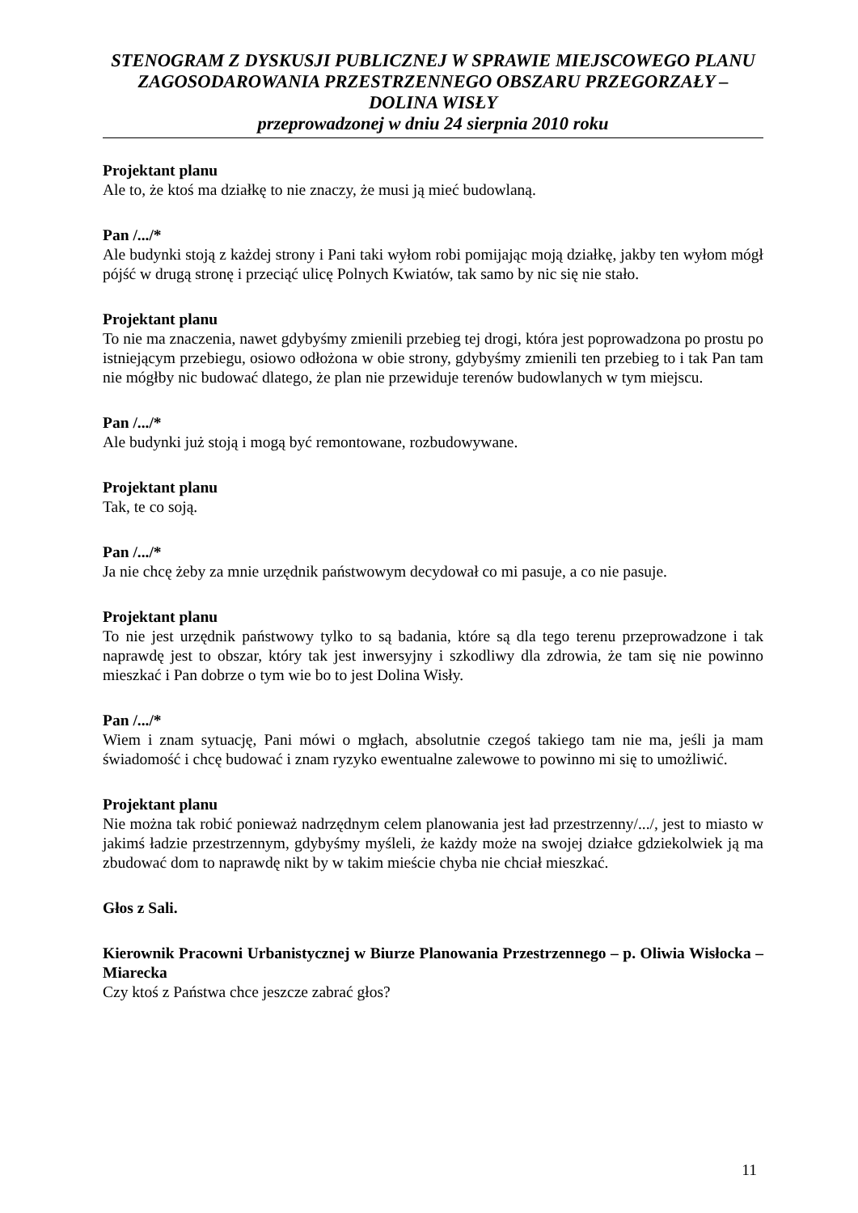STENOGRAM Z DYSKUSJI PUBLICZNEJ W SPRAWIE MIEJSCOWEGO PLANU ZAGOSODAROWANIA PRZESTRZENNEGO OBSZARU PRZEGORZAŁY – DOLINA WISŁY
przeprowadzonej w dniu 24 sierpnia 2010 roku
Projektant planu
Ale to, że ktoś ma działkę to nie znaczy, że musi ją mieć budowlaną.
Pan /.../*
Ale budynki stoją z każdej strony i Pani taki wyłom robi pomijając moją działkę, jakby ten wyłom mógł pójść w drugą stronę i przeciąć ulicę Polnych Kwiatów, tak samo by nic się nie stało.
Projektant planu
To nie ma znaczenia, nawet gdybyśmy zmienili przebieg tej drogi, która jest poprowadzona po prostu po istniejącym przebiegu, osiowo odłożona w obie strony, gdybyśmy zmienili ten przebieg to i tak Pan tam nie mógłby nic budować dlatego, że plan nie przewiduje terenów budowlanych w tym miejscu.
Pan /.../*
Ale budynki już stoją i mogą być remontowane, rozbudowywane.
Projektant planu
Tak, te co soją.
Pan /.../*
Ja nie chcę żeby za mnie urzędnik państwowym decydował co mi pasuje, a co nie pasuje.
Projektant planu
To nie jest urzędnik państwowy tylko to są badania, które są dla tego terenu przeprowadzone i tak naprawdę jest to obszar, który tak jest inwersyjny i szkodliwy dla zdrowia, że tam się nie powinno mieszkać i Pan dobrze o tym wie bo to jest Dolina Wisły.
Pan /.../*
Wiem i znam sytuację, Pani mówi o mgłach, absolutnie czegoś takiego tam nie ma, jeśli ja mam świadomość i chcę budować i znam ryzyko ewentualne zalewowe to powinno mi się to umożliwić.
Projektant planu
Nie można tak robić ponieważ nadrzędnym celem planowania jest ład przestrzenny/.../, jest to miasto w jakimś ładzie przestrzennym, gdybyśmy myśleli, że każdy może na swojej działce gdziekolwiek ją ma zbudować dom to naprawdę nikt by w takim mieście chyba nie chciał mieszkać.
Głos z Sali.
Kierownik Pracowni Urbanistycznej w Biurze Planowania Przestrzennego – p. Oliwia Wisłocka – Miarecka
Czy ktoś z Państwa chce jeszcze zabrać głos?
11